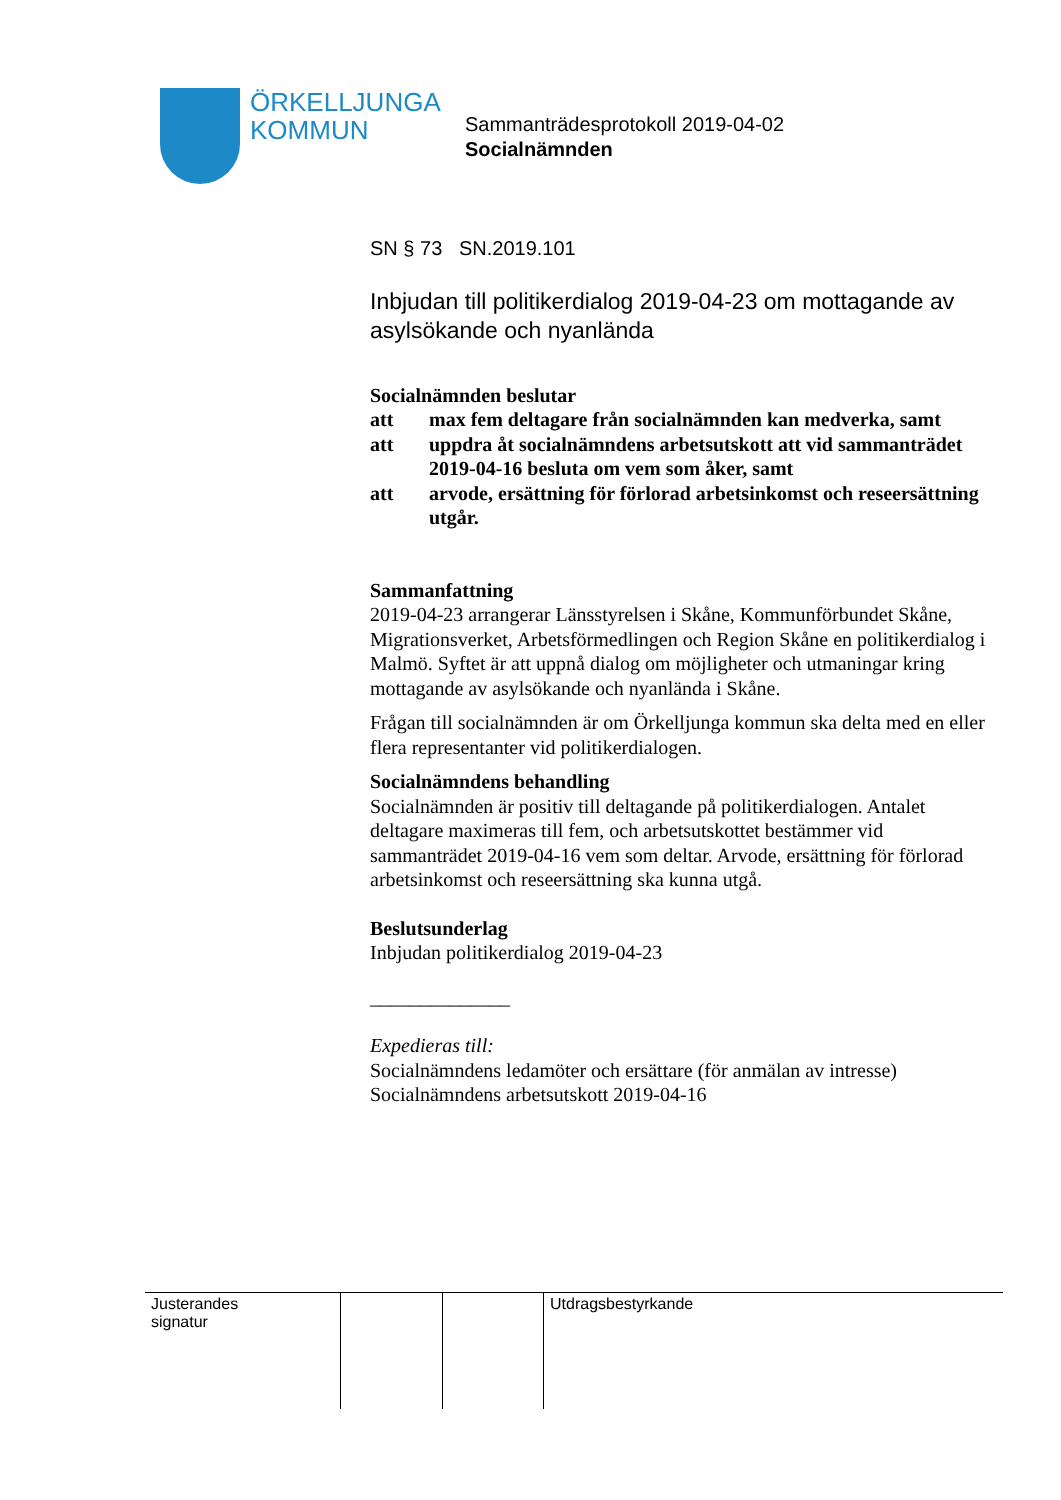ÖRKELLJUNGA
KOMMUN
Sammanträdesprotokoll 2019-04-02
Socialnämnden
SN § 73 SN.2019.101
Inbjudan till politikerdialog 2019-04-23 om mottagande av asylsökande och nyanlända
Socialnämnden beslutar
| att | max fem deltagare från socialnämnden kan medverka, samt |
| att | uppdra åt socialnämndens arbetsutskott att vid sammanträdet 2019-04-16 besluta om vem som åker, samt |
| att | arvode, ersättning för förlorad arbetsinkomst och reseersättning utgår. |
Sammanfattning
2019-04-23 arrangerar Länsstyrelsen i Skåne, Kommunförbundet Skåne, Migrationsverket, Arbetsförmedlingen och Region Skåne en politikerdialog i Malmö. Syftet är att uppnå dialog om möjligheter och utmaningar kring mottagande av asylsökande och nyanlända i Skåne.
Frågan till socialnämnden är om Örkelljunga kommun ska delta med en eller flera representanter vid politikerdialogen.
Socialnämndens behandling
Socialnämnden är positiv till deltagande på politikerdialogen. Antalet deltagare maximeras till fem, och arbetsutskottet bestämmer vid sammanträdet 2019-04-16 vem som deltar. Arvode, ersättning för förlorad arbetsinkomst och reseersättning ska kunna utgå.
Beslutsunderlag
Inbjudan politikerdialog 2019-04-23
______________
Expedieras till:
Socialnämndens ledamöter och ersättare (för anmälan av intresse)
Socialnämndens arbetsutskott 2019-04-16
| Justerandes signatur | | | Utdragsbestyrkande |